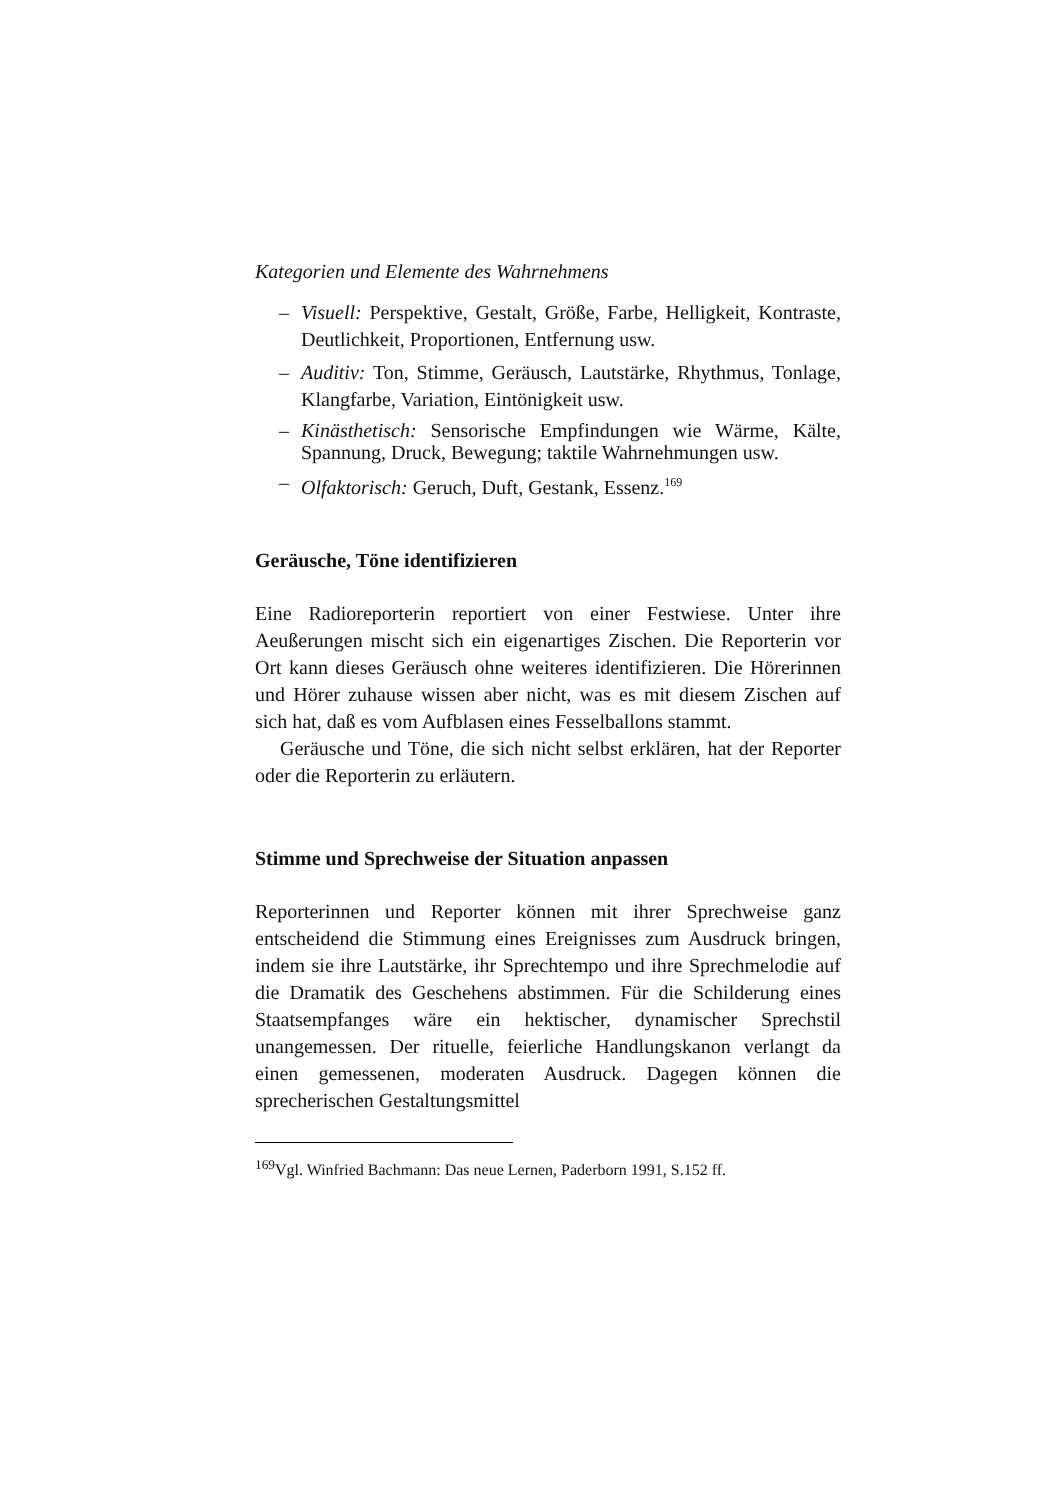Kategorien und Elemente des Wahrnehmens
– Visuell: Perspektive, Gestalt, Größe, Farbe, Helligkeit, Kontraste, Deutlichkeit, Proportionen, Entfernung usw.
– Auditiv: Ton, Stimme, Geräusch, Lautstärke, Rhythmus, Tonlage, Klangfarbe, Variation, Eintönigkeit usw.
– Kinästhetisch: Sensorische Empfindungen wie Wärme, Kälte, Spannung, Druck, Bewegung; taktile Wahrnehmungen usw.
– Olfaktorisch: Geruch, Duft, Gestank, Essenz.<sup>169</sup>
Geräusche, Töne identifizieren
Eine Radioreporterin reportiert von einer Festwiese. Unter ihre Aeußerungen mischt sich ein eigenartiges Zischen. Die Reporterin vor Ort kann dieses Geräusch ohne weiteres identifizieren. Die Hörerinnen und Hörer zuhause wissen aber nicht, was es mit diesem Zischen auf sich hat, daß es vom Aufblasen eines Fesselballons stammt.
Geräusche und Töne, die sich nicht selbst erklären, hat der Reporter oder die Reporterin zu erläutern.
Stimme und Sprechweise der Situation anpassen
Reporterinnen und Reporter können mit ihrer Sprechweise ganz entscheidend die Stimmung eines Ereignisses zum Ausdruck bringen, indem sie ihre Lautstärke, ihr Sprechtempo und ihre Sprechmelodie auf die Dramatik des Geschehens abstimmen. Für die Schilderung eines Staatsempfanges wäre ein hektischer, dynamischer Sprechstil unangemessen. Der rituelle, feierliche Handlungskanon verlangt da einen gemessenen, moderaten Ausdruck. Dagegen können die sprecherischen Gestaltungsmittel
<sup>169</sup> Vgl. Winfried Bachmann: Das neue Lernen, Paderborn 1991, S.152 ff.